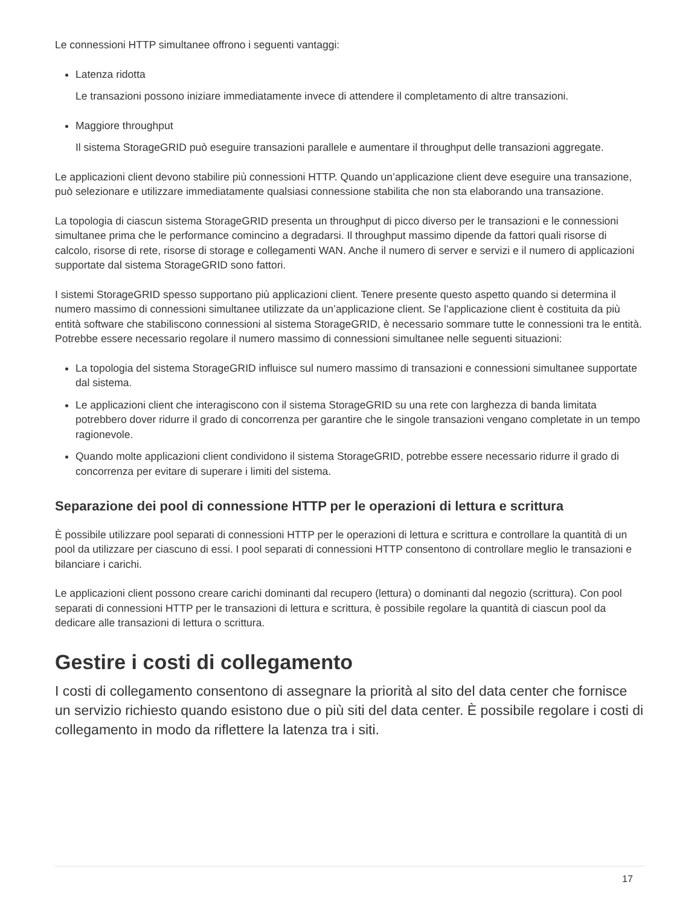Le connessioni HTTP simultanee offrono i seguenti vantaggi:
Latenza ridotta
Le transazioni possono iniziare immediatamente invece di attendere il completamento di altre transazioni.
Maggiore throughput
Il sistema StorageGRID può eseguire transazioni parallele e aumentare il throughput delle transazioni aggregate.
Le applicazioni client devono stabilire più connessioni HTTP. Quando un’applicazione client deve eseguire una transazione, può selezionare e utilizzare immediatamente qualsiasi connessione stabilita che non sta elaborando una transazione.
La topologia di ciascun sistema StorageGRID presenta un throughput di picco diverso per le transazioni e le connessioni simultanee prima che le performance comincino a degradarsi. Il throughput massimo dipende da fattori quali risorse di calcolo, risorse di rete, risorse di storage e collegamenti WAN. Anche il numero di server e servizi e il numero di applicazioni supportate dal sistema StorageGRID sono fattori.
I sistemi StorageGRID spesso supportano più applicazioni client. Tenere presente questo aspetto quando si determina il numero massimo di connessioni simultanee utilizzate da un’applicazione client. Se l’applicazione client è costituita da più entità software che stabiliscono connessioni al sistema StorageGRID, è necessario sommare tutte le connessioni tra le entità. Potrebbe essere necessario regolare il numero massimo di connessioni simultanee nelle seguenti situazioni:
La topologia del sistema StorageGRID influisce sul numero massimo di transazioni e connessioni simultanee supportate dal sistema.
Le applicazioni client che interagiscono con il sistema StorageGRID su una rete con larghezza di banda limitata potrebbero dover ridurre il grado di concorrenza per garantire che le singole transazioni vengano completate in un tempo ragionevole.
Quando molte applicazioni client condividono il sistema StorageGRID, potrebbe essere necessario ridurre il grado di concorrenza per evitare di superare i limiti del sistema.
Separazione dei pool di connessione HTTP per le operazioni di lettura e scrittura
È possibile utilizzare pool separati di connessioni HTTP per le operazioni di lettura e scrittura e controllare la quantità di un pool da utilizzare per ciascuno di essi. I pool separati di connessioni HTTP consentono di controllare meglio le transazioni e bilanciare i carichi.
Le applicazioni client possono creare carichi dominanti dal recupero (lettura) o dominanti dal negozio (scrittura). Con pool separati di connessioni HTTP per le transazioni di lettura e scrittura, è possibile regolare la quantità di ciascun pool da dedicare alle transazioni di lettura o scrittura.
Gestire i costi di collegamento
I costi di collegamento consentono di assegnare la priorità al sito del data center che fornisce un servizio richiesto quando esistono due o più siti del data center. È possibile regolare i costi di collegamento in modo da riflettere la latenza tra i siti.
17